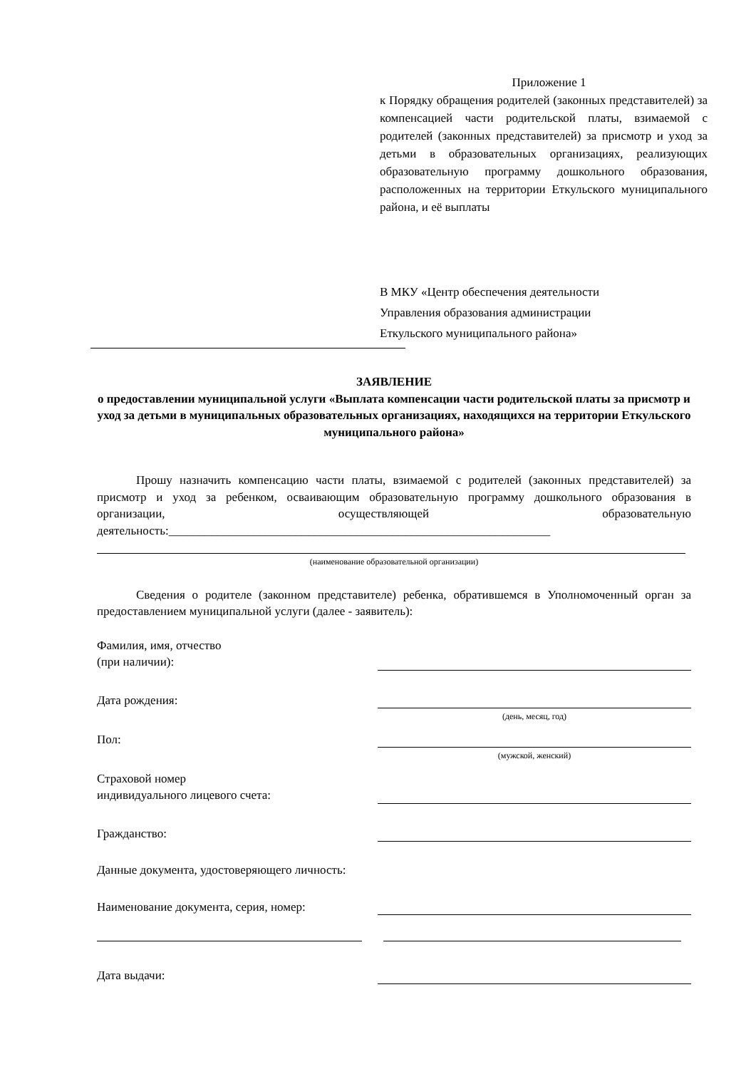Приложение 1
к Порядку обращения родителей (законных представителей) за компенсацией части родительской платы, взимаемой с родителей (законных представителей) за присмотр и уход за детьми в образовательных организациях, реализующих образовательную программу дошкольного образования, расположенных на территории Еткульского муниципального района, и её выплаты
В МКУ «Центр обеспечения деятельности
Управления образования администрации
Еткульского муниципального района»
ЗАЯВЛЕНИЕ
о предоставлении муниципальной услуги «Выплата компенсации части родительской платы за присмотр и уход за детьми в муниципальных образовательных организациях, находящихся на территории Еткульского муниципального района»
Прошу назначить компенсацию части платы, взимаемой с родителей (законных представителей) за присмотр и уход за ребенком, осваивающим образовательную программу дошкольного образования в организации, осуществляющей образовательную деятельность:_______________________________________________________________
(наименование образовательной организации)
Сведения о родителе (законном представителе) ребенка, обратившемся в Уполномоченный орган за предоставлением муниципальной услуги (далее - заявитель):
Фамилия, имя, отчество
(при наличии):
Дата рождения:
(день, месяц, год)
Пол:
(мужской, женский)
Страховой номер
индивидуального лицевого счета:
Гражданство:
Данные документа, удостоверяющего личность:
Наименование документа, серия, номер:
Дата выдачи: